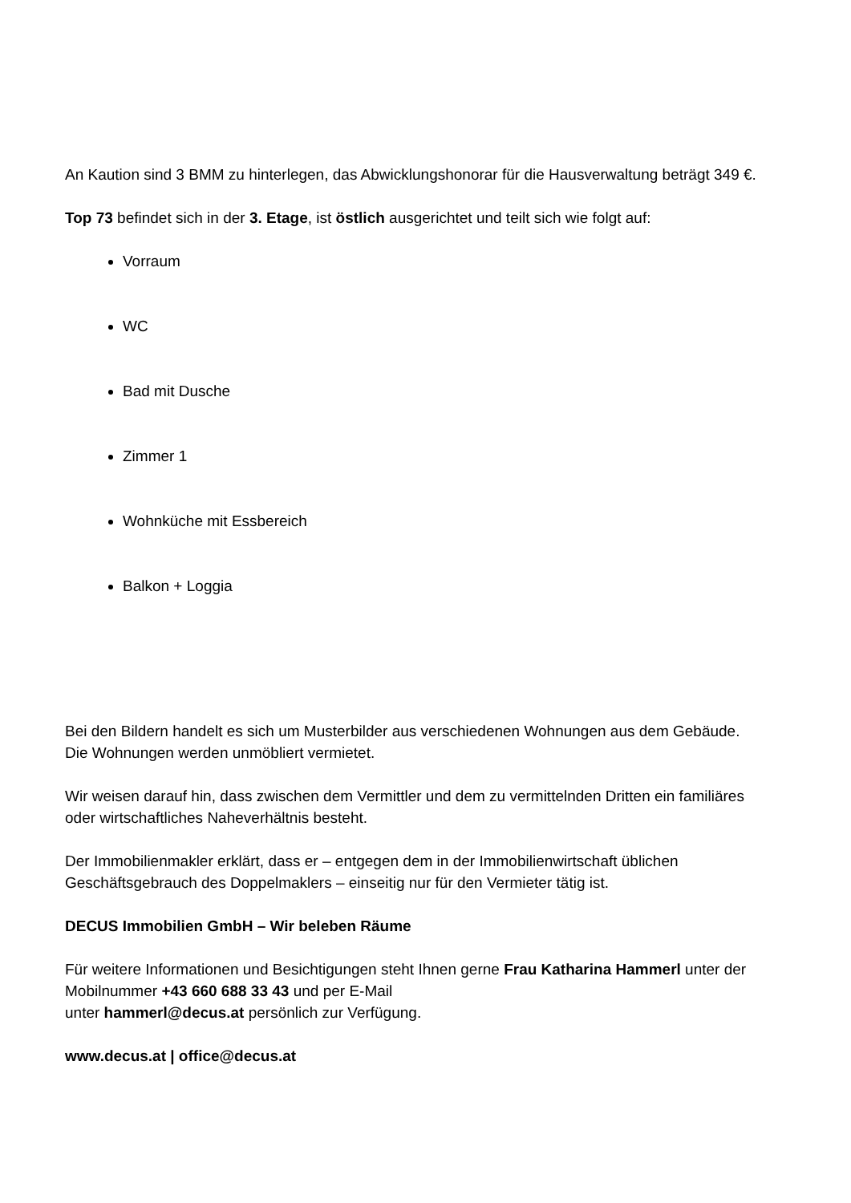An Kaution sind 3 BMM zu hinterlegen, das Abwicklungshonorar für die Hausverwaltung beträgt 349 €.
Top 73 befindet sich in der 3. Etage, ist östlich ausgerichtet und teilt sich wie folgt auf:
Vorraum
WC
Bad mit Dusche
Zimmer 1
Wohnküche mit Essbereich
Balkon + Loggia
Bei den Bildern handelt es sich um Musterbilder aus verschiedenen Wohnungen aus dem Gebäude. Die Wohnungen werden unmöbliert vermietet.
Wir weisen darauf hin, dass zwischen dem Vermittler und dem zu vermittelnden Dritten ein familiäres oder wirtschaftliches Naheverhältnis besteht.
Der Immobilienmakler erklärt, dass er – entgegen dem in der Immobilienwirtschaft üblichen Geschäftsgebrauch des Doppelmaklers – einseitig nur für den Vermieter tätig ist.
DECUS Immobilien GmbH – Wir beleben Räume
Für weitere Informationen und Besichtigungen steht Ihnen gerne Frau Katharina Hammerl unter der Mobilnummer +43 660 688 33 43 und per E-Mail
unter hammerl@decus.at persönlich zur Verfügung.
www.decus.at | office@decus.at